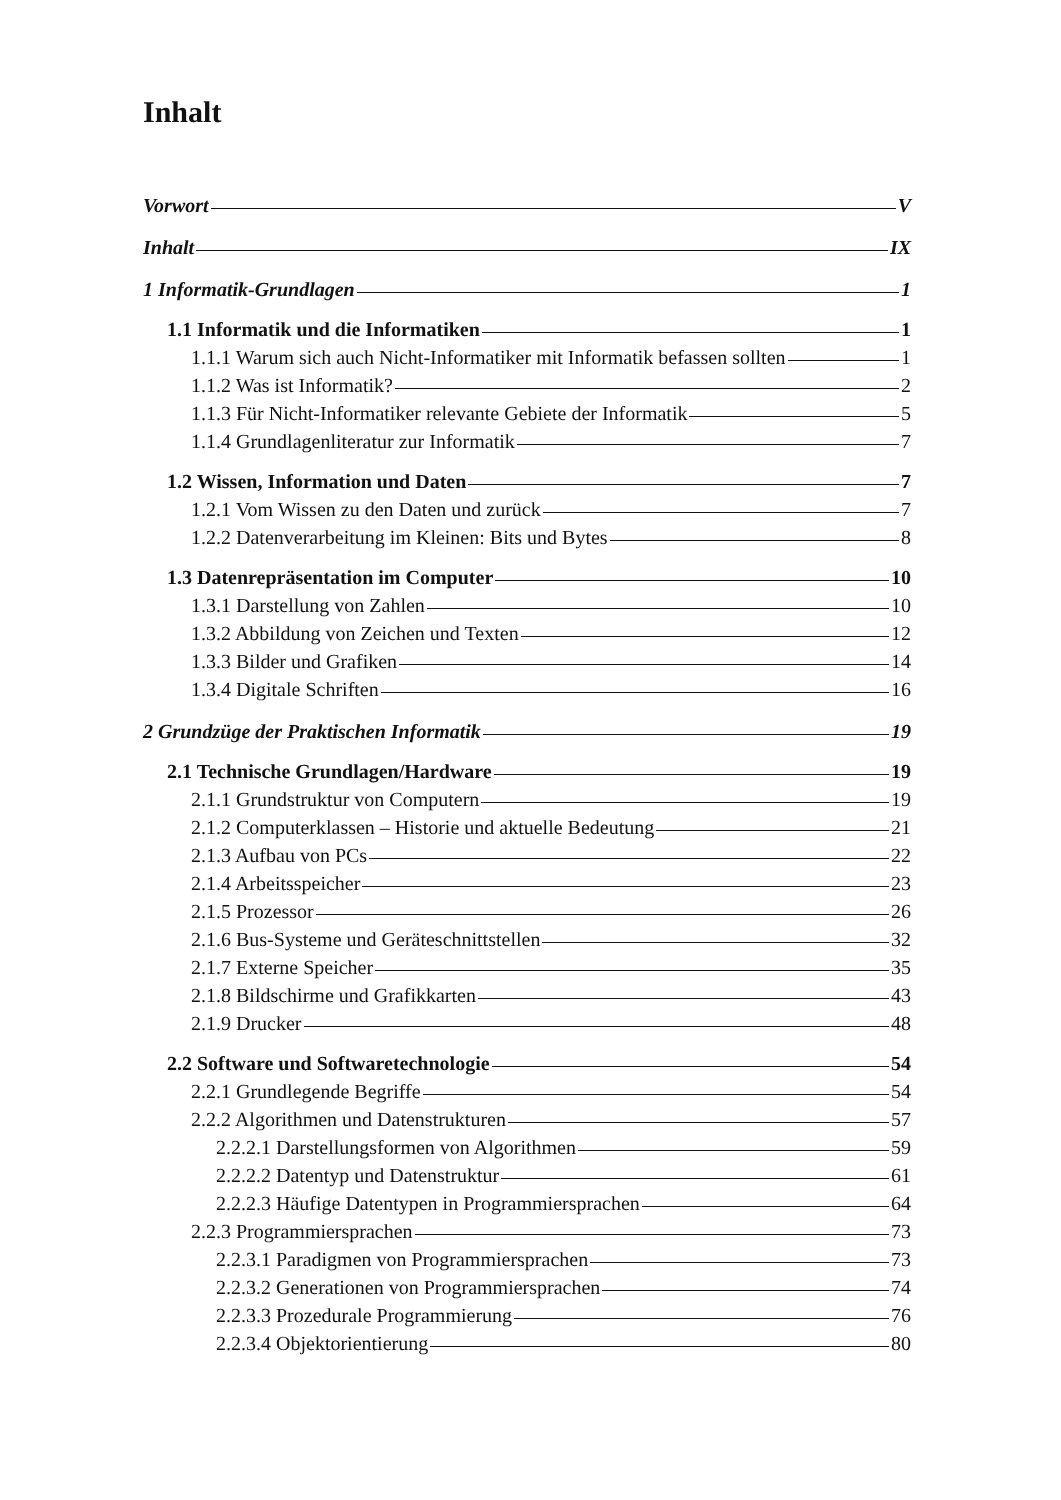Inhalt
Vorwort V
Inhalt IX
1 Informatik-Grundlagen 1
1.1 Informatik und die Informatiken 1
1.1.1 Warum sich auch Nicht-Informatiker mit Informatik befassen sollten 1
1.1.2 Was ist Informatik? 2
1.1.3 Für Nicht-Informatiker relevante Gebiete der Informatik 5
1.1.4 Grundlagenliteratur zur Informatik 7
1.2 Wissen, Information und Daten 7
1.2.1 Vom Wissen zu den Daten und zurück 7
1.2.2 Datenverarbeitung im Kleinen: Bits und Bytes 8
1.3 Datenrepräsentation im Computer 10
1.3.1 Darstellung von Zahlen 10
1.3.2 Abbildung von Zeichen und Texten 12
1.3.3 Bilder und Grafiken 14
1.3.4 Digitale Schriften 16
2 Grundzüge der Praktischen Informatik 19
2.1 Technische Grundlagen/Hardware 19
2.1.1 Grundstruktur von Computern 19
2.1.2 Computerklassen – Historie und aktuelle Bedeutung 21
2.1.3 Aufbau von PCs 22
2.1.4 Arbeitsspeicher 23
2.1.5 Prozessor 26
2.1.6 Bus-Systeme und Geräteschnittstellen 32
2.1.7 Externe Speicher 35
2.1.8 Bildschirme und Grafikkarten 43
2.1.9 Drucker 48
2.2 Software und Softwaretechnologie 54
2.2.1 Grundlegende Begriffe 54
2.2.2 Algorithmen und Datenstrukturen 57
2.2.2.1 Darstellungsformen von Algorithmen 59
2.2.2.2 Datentyp und Datenstruktur 61
2.2.2.3 Häufige Datentypen in Programmiersprachen 64
2.2.3 Programmiersprachen 73
2.2.3.1 Paradigmen von Programmiersprachen 73
2.2.3.2 Generationen von Programmiersprachen 74
2.2.3.3 Prozedurale Programmierung 76
2.2.3.4 Objektorientierung 80